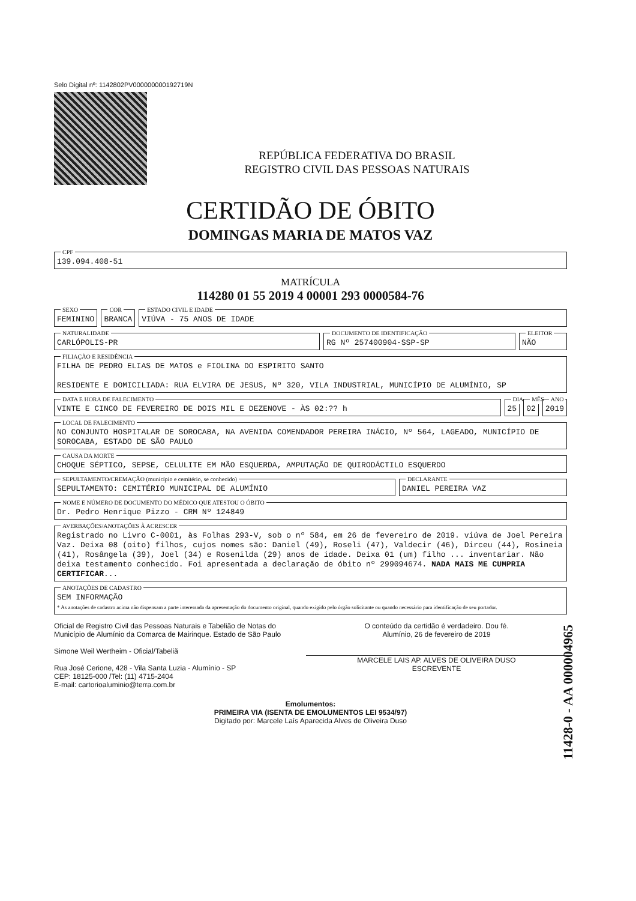Selo Digital nº: 1142802PV000000000192719N
REPÚBLICA FEDERATIVA DO BRASIL
REGISTRO CIVIL DAS PESSOAS NATURAIS
CERTIDÃO DE ÓBITO
DOMINGAS MARIA DE MATOS VAZ
CPF
139.094.408-51
MATRÍCULA
114280 01 55 2019 4 00001 293 0000584-76
SEXO
FEMININO
COR
BRANCA
ESTADO CIVIL E IDADE
VIÚVA - 75 ANOS DE IDADE
NATURALIDADE
CARLÓPOLIS-PR
DOCUMENTO DE IDENTIFICAÇÃO
RG Nº 257400904-SSP-SP
ELEITOR
NÃO
FILIAÇÃO E RESIDÊNCIA
FILHA DE PEDRO ELIAS DE MATOS e FIOLINA DO ESPIRITO SANTO
RESIDENTE E DOMICILIADA: RUA ELVIRA DE JESUS, Nº 320, VILA INDUSTRIAL, MUNICÍPIO DE ALUMÍNIO, SP
DATA E HORA DE FALECIMENTO
VINTE E CINCO DE FEVEREIRO DE DOIS MIL E DEZENOVE - ÀS 02:?? h
DIA
25
MÊS
02
ANO
2019
LOCAL DE FALECIMENTO
NO CONJUNTO HOSPITALAR DE SOROCABA, NA AVENIDA COMENDADOR PEREIRA INÁCIO, Nº 564, LAGEADO, MUNICÍPIO DE SOROCABA, ESTADO DE SÃO PAULO
CAUSA DA MORTE
CHOQUE SÉPTICO, SEPSE, CELULITE EM MÃO ESQUERDA, AMPUTAÇÃO DE QUIRODÁCTILO ESQUERDO
SEPULTAMENTO/CREMAÇÃO (município e cemitério, se conhecido)
SEPULTAMENTO: CEMITÉRIO MUNICIPAL DE ALUMÍNIO
DECLARANTE
DANIEL PEREIRA VAZ
NOME E NÚMERO DE DOCUMENTO DO MÉDICO QUE ATESTOU O ÓBITO
Dr. Pedro Henrique Pizzo - CRM Nº 124849
AVERBAÇÕES/ANOTAÇÕES À ACRESCER
Registrado no Livro C-0001, às Folhas 293-V, sob o nº 584, em 26 de fevereiro de 2019. viúva de Joel Pereira Vaz. Deixa 08 (oito) filhos, cujos nomes são: Daniel (49), Roseli (47), Valdecir (46), Dirceu (44), Rosineia (41), Rosângela (39), Joel (34) e Rosenilda (29) anos de idade. Deixa 01 (um) filho ... inventariar. Não deixa testamento conhecido. Foi apresentada a declaração de óbito nº 299094674. NADA MAIS ME CUMPRIA CERTIFICAR...
ANOTAÇÕES DE CADASTRO
SEM INFORMAÇÃO
* As anotações de cadastro acima não dispensam a parte interessada da apresentação do documento original, quando exigido pelo órgão solicitante ou quando necessário para identificação de seu portador.
Oficial de Registro Civil das Pessoas Naturais e Tabelião de Notas do Município de Alumínio da Comarca de Mairinque. Estado de São Paulo
Simone Weil Wertheim - Oficial/Tabeliã
Rua José Cerione, 428 - Vila Santa Luzia - Alumínio - SP
CEP: 18125-000 /Tel: (11) 4715-2404
E-mail: cartorioaluminio@terra.com.br
O conteúdo da certidão é verdadeiro. Dou fé.
Alumínio, 26 de fevereiro de 2019
MARCELE LAIS AP. ALVES DE OLIVEIRA DUSO
ESCREVENTE
Emolumentos:
PRIMEIRA VIA (ISENTA DE EMOLUMENTOS LEI 9534/97)
Digitado por: Marcele Laís Aparecida Alves de Oliveira Duso
11428-0 - AA 000004965